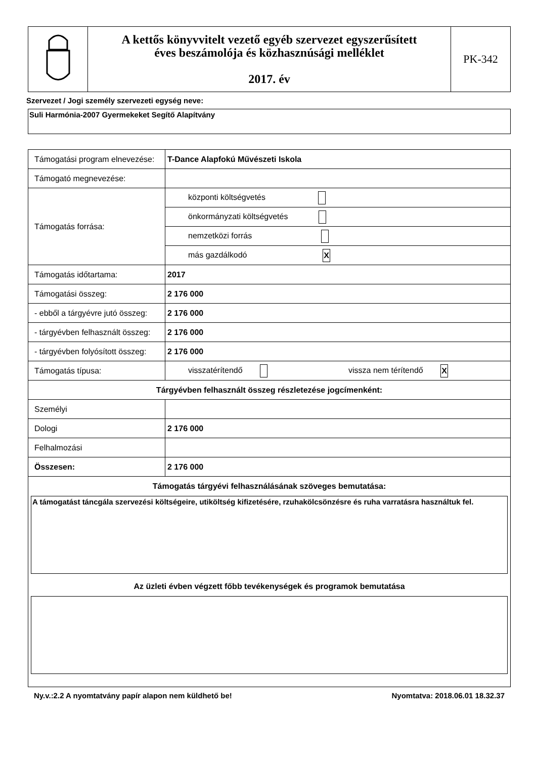| | A kettős könyvvitelt vezető egyéb szervezet egyszerűsített éves beszámolója és közhasznúsági melléklet 2017. év | PK-342 |
Szervezet / Jogi személy szervezeti egység neve:
Suli Harmónia-2007 Gyermekeket Segítő Alapítvány
| Támogatási program elnevezése: | T-Dance Alapfokú Művészeti Iskola |
| Támogató megnevezése: | |
| Támogatás forrása: | központi költségvetés |
| | önkormányzati költségvetés |
| | nemzetközi forrás |
| | más gazdálkodó X |
| Támogatás időtartama: | 2017 |
| Támogatási összeg: | 2 176 000 |
| - ebből a tárgyévre jutó összeg: | 2 176 000 |
| - tárgyévben felhasznált összeg: | 2 176 000 |
| - tárgyévben folyósított összeg: | 2 176 000 |
| Támogatás típusa: | visszatérítendő vissza nem térítendő X |
| Tárgyévben felhasznált összeg részletezése jogcímenként: | |
| Személyi | |
| Dologi | 2 176 000 |
| Felhalmozási | |
| Összesen: | 2 176 000 |
| Támogatás tárgyévi felhasználásának szöveges bemutatása: A támogatást táncgála szervezési költségeire, utiköltség kifizetésére, rzuhakölcsönzésre és ruha varratásra használtuk fel. Az üzleti évben végzett főbb tevékenységek és programok bemutatása | |
Ny.v.:2.2 A nyomtatvány papír alapon nem küldhető be! Nyomtatva: 2018.06.01 18.32.37